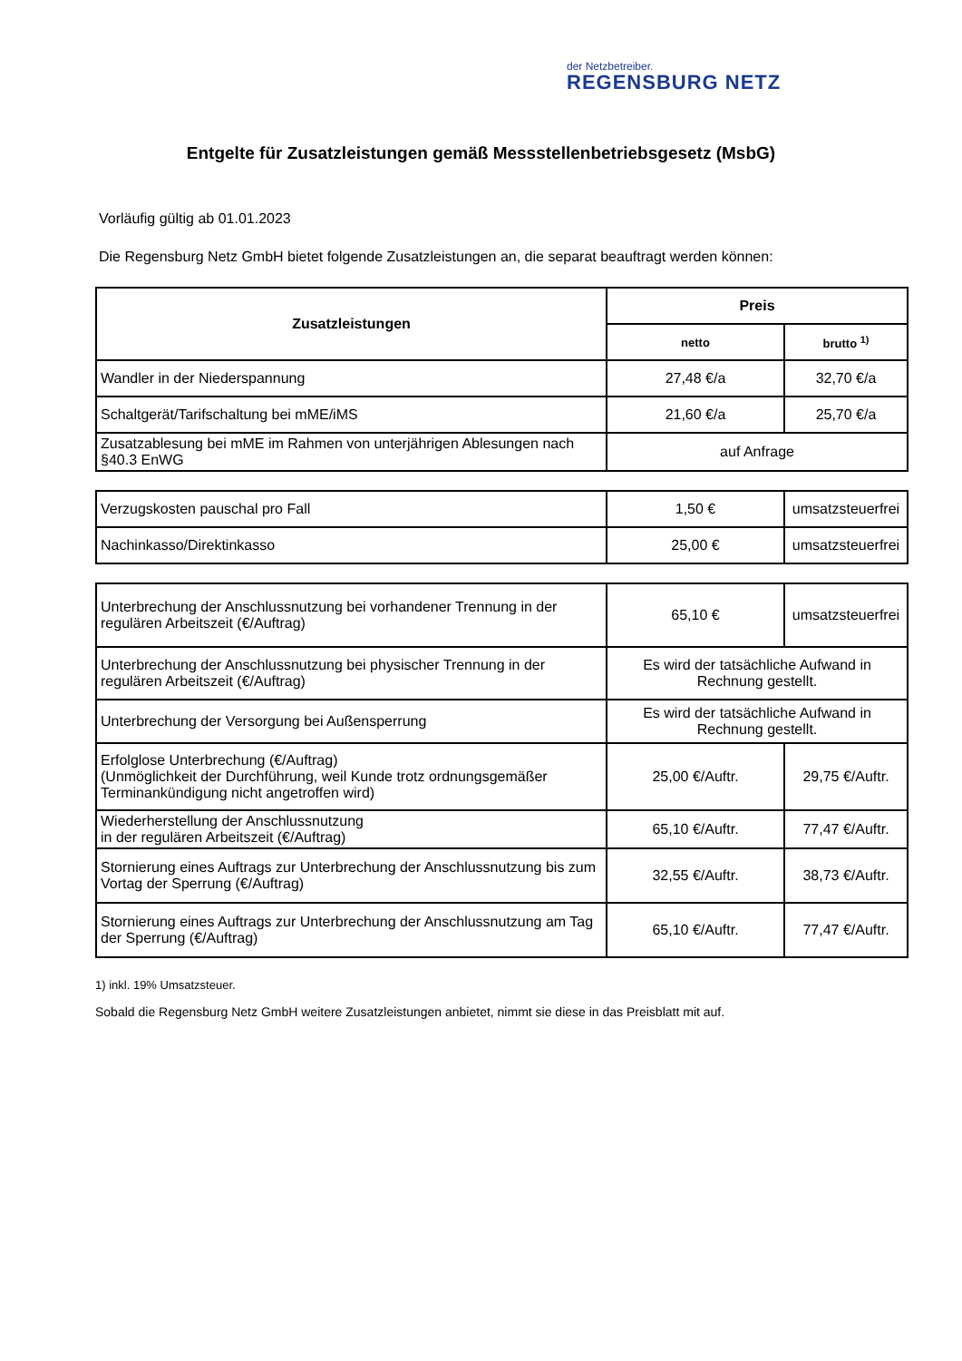der Netzbetreiber.
REGENSBURG NETZ
Entgelte für Zusatzleistungen gemäß Messstellenbetriebsgesetz (MsbG)
Vorläufig gültig ab 01.01.2023
Die Regensburg Netz GmbH bietet folgende Zusatzleistungen an, die separat beauftragt werden können:
| Zusatzleistungen | Preis | |
| --- | --- | --- |
| | netto | brutto <sup>1)</sup> |
| Wandler in der Niederspannung | 27,48 €/a | 32,70 €/a |
| Schaltgerät/Tarifschaltung bei mME/iMS | 21,60 €/a | 25,70 €/a |
| Zusatzablesung bei mME im Rahmen von unterjährigen Ablesungen nach §40.3 EnWG | auf Anfrage | |
| Verzugskosten pauschal pro Fall | 1,50 € | umsatzsteuerfrei |
| Nachinkasso/Direktinkasso | 25,00 € | umsatzsteuerfrei |
| Unterbrechung der Anschlussnutzung bei vorhandener Trennung in der regulären Arbeitszeit (€/Auftrag) | 65,10 € | umsatzsteuerfrei |
| Unterbrechung der Anschlussnutzung bei physischer Trennung in der regulären Arbeitszeit (€/Auftrag) | Es wird der tatsächliche Aufwand in Rechnung gestellt. | |
| Unterbrechung der Versorgung bei Außensperrung | Es wird der tatsächliche Aufwand in Rechnung gestellt. | |
| Erfolglose Unterbrechung (€/Auftrag) (Unmöglichkeit der Durchführung, weil Kunde trotz ordnungsgemäßer Terminankündigung nicht angetroffen wird) | 25,00 €/Auftr. | 29,75 €/Auftr. |
| Wiederherstellung der Anschlussnutzung in der regulären Arbeitszeit (€/Auftrag) | 65,10 €/Auftr. | 77,47 €/Auftr. |
| Stornierung eines Auftrags zur Unterbrechung der Anschlussnutzung bis zum Vortag der Sperrung (€/Auftrag) | 32,55 €/Auftr. | 38,73 €/Auftr. |
| Stornierung eines Auftrags zur Unterbrechung der Anschlussnutzung am Tag der Sperrung (€/Auftrag) | 65,10 €/Auftr. | 77,47 €/Auftr. |
1) inkl. 19% Umsatzsteuer.
Sobald die Regensburg Netz GmbH weitere Zusatzleistungen anbietet, nimmt sie diese in das Preisblatt mit auf.